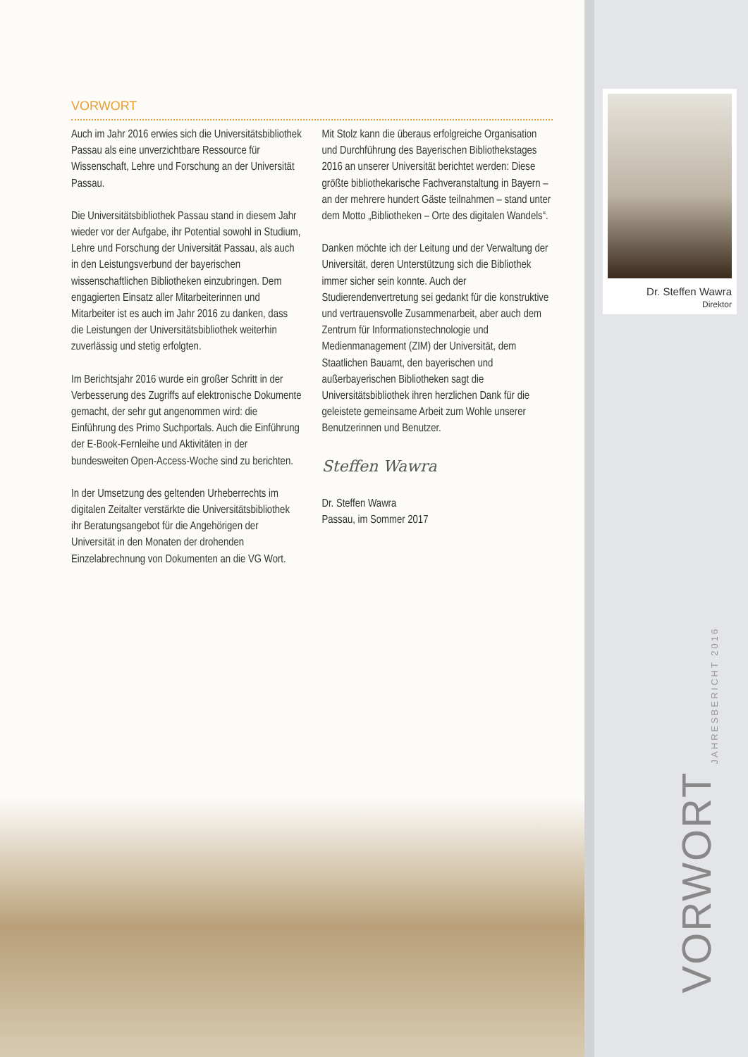Dr. Steffen Wawra
Direktor
VORWORT
Auch im Jahr 2016 erwies sich die Universitätsbibliothek Passau als eine unverzichtbare Ressource für Wissenschaft, Lehre und Forschung an der Universität Passau.
Die Universitätsbibliothek Passau stand in diesem Jahr wieder vor der Aufgabe, ihr Potential sowohl in Studium, Lehre und Forschung der Universität Passau, als auch in den Leistungsverbund der bayerischen wissenschaftlichen Bibliotheken einzubringen. Dem engagierten Einsatz aller Mitarbeiterinnen und Mitarbeiter ist es auch im Jahr 2016 zu danken, dass die Leistungen der Universitätsbibliothek weiterhin zuverlässig und stetig erfolgten.
Im Berichtsjahr 2016 wurde ein großer Schritt in der Verbesserung des Zugriffs auf elektronische Dokumente gemacht, der sehr gut angenommen wird: die Einführung des Primo Suchportals. Auch die Einführung der E-Book-Fernleihe und Aktivitäten in der bundesweiten Open-Access-Woche sind zu berichten.
In der Umsetzung des geltenden Urheberrechts im digitalen Zeitalter verstärkte die Universitätsbibliothek ihr Beratungsangebot für die Angehörigen der Universität in den Monaten der drohenden Einzelabrechnung von Dokumenten an die VG Wort.
Mit Stolz kann die überaus erfolgreiche Organisation und Durchführung des Bayerischen Bibliothekstages 2016 an unserer Universität berichtet werden: Diese größte bibliothekarische Fachveranstaltung in Bayern – an der mehrere hundert Gäste teilnahmen – stand unter dem Motto „Bibliotheken – Orte des digitalen Wandels“.
Danken möchte ich der Leitung und der Verwaltung der Universität, deren Unterstützung sich die Bibliothek immer sicher sein konnte. Auch der Studierendenvertretung sei gedankt für die konstruktive und vertrauensvolle Zusammenarbeit, aber auch dem Zentrum für Informationstechnologie und Medienmanagement (ZIM) der Universität, dem Staatlichen Bauamt, den bayerischen und außerbayerischen Bibliotheken sagt die Universitätsbibliothek ihren herzlichen Dank für die geleistete gemeinsame Arbeit zum Wohle unserer Benutzerinnen und Benutzer.
Steffen Wawra
Dr. Steffen Wawra
Passau, im Sommer 2017
VORWORT JAHRESBERICHT 2016